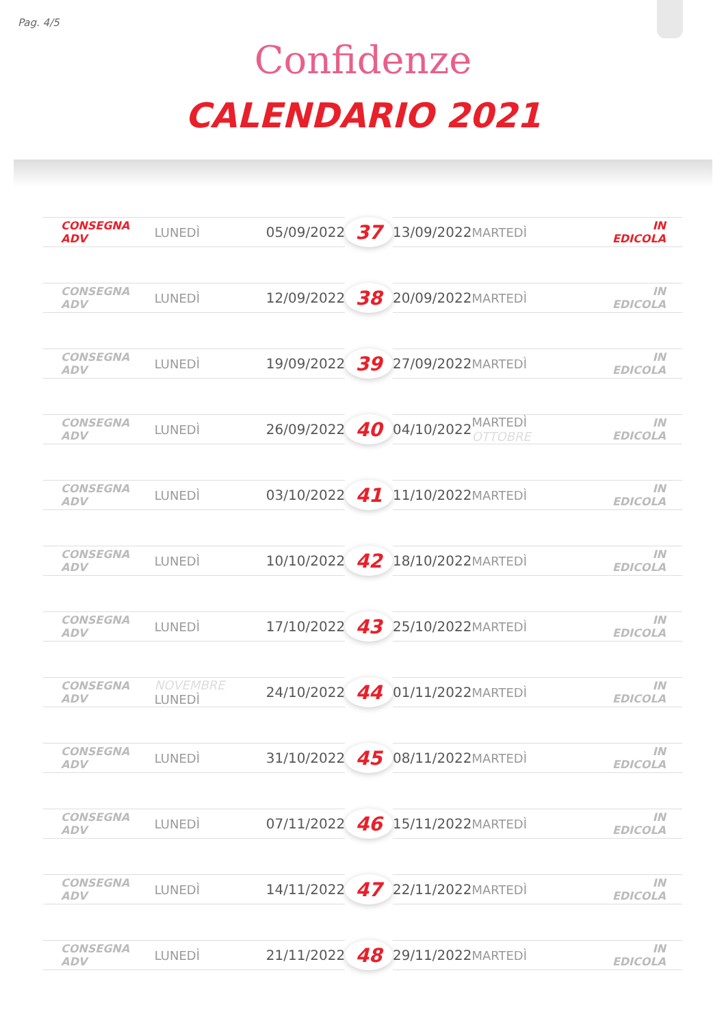Pag. 4/5
Confidenze
CALENDARIO 2021
| CONSEGNA ADV | LUNEDÌ | 05/09/2022 | 37 | 13/09/2022 | MARTEDÌ | IN EDICOLA |
| CONSEGNA ADV | LUNEDÌ | 12/09/2022 | 38 | 20/09/2022 | MARTEDÌ | IN EDICOLA |
| CONSEGNA ADV | LUNEDÌ | 19/09/2022 | 39 | 27/09/2022 | MARTEDÌ | IN EDICOLA |
| CONSEGNA ADV | LUNEDÌ | 26/09/2022 | 40 | 04/10/2022 | MARTEDÌ OTTOBRE | IN EDICOLA |
| CONSEGNA ADV | LUNEDÌ | 03/10/2022 | 41 | 11/10/2022 | MARTEDÌ | IN EDICOLA |
| CONSEGNA ADV | LUNEDÌ | 10/10/2022 | 42 | 18/10/2022 | MARTEDÌ | IN EDICOLA |
| CONSEGNA ADV | LUNEDÌ | 17/10/2022 | 43 | 25/10/2022 | MARTEDÌ | IN EDICOLA |
| CONSEGNA ADV | NOVEMBRE LUNEDÌ | 24/10/2022 | 44 | 01/11/2022 | MARTEDÌ | IN EDICOLA |
| CONSEGNA ADV | LUNEDÌ | 31/10/2022 | 45 | 08/11/2022 | MARTEDÌ | IN EDICOLA |
| CONSEGNA ADV | LUNEDÌ | 07/11/2022 | 46 | 15/11/2022 | MARTEDÌ | IN EDICOLA |
| CONSEGNA ADV | LUNEDÌ | 14/11/2022 | 47 | 22/11/2022 | MARTEDÌ | IN EDICOLA |
| CONSEGNA ADV | LUNEDÌ | 21/11/2022 | 48 | 29/11/2022 | MARTEDÌ | IN EDICOLA |